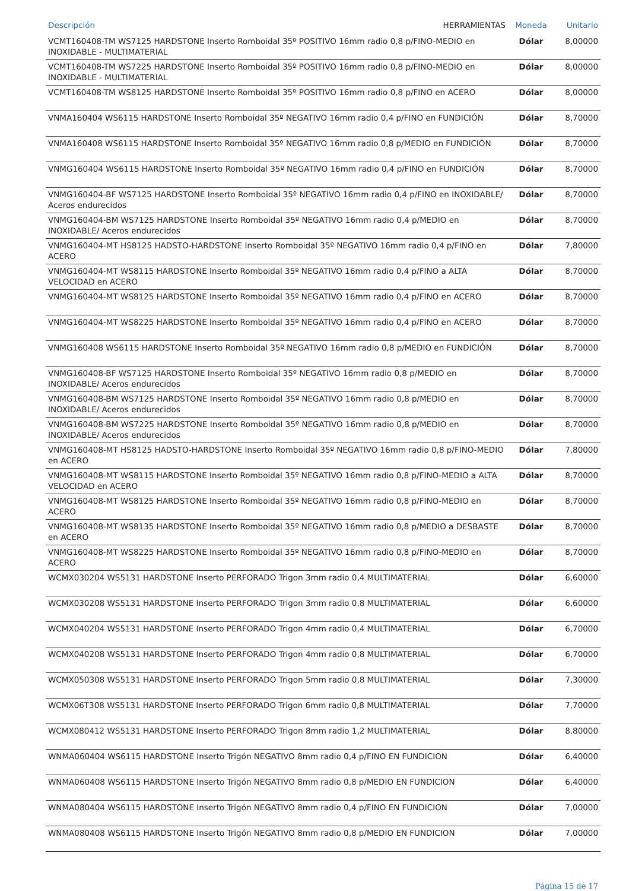| Descripción HERRAMIENTAS | Moneda | Unitario |
| --- | --- | --- |
| VCMT160408-TM WS7125 HARDSTONE Inserto Romboidal 35º POSITIVO 16mm radio 0,8 p/FINO-MEDIO en INOXIDABLE - MULTIMATERIAL | Dólar | 8,00000 |
| VCMT160408-TM WS7225 HARDSTONE Inserto Romboidal 35º POSITIVO 16mm radio 0,8 p/FINO-MEDIO en INOXIDABLE - MULTIMATERIAL | Dólar | 8,00000 |
| VCMT160408-TM WS8125 HARDSTONE Inserto Romboidal 35º POSITIVO 16mm radio 0,8 p/FINO en ACERO | Dólar | 8,00000 |
| VNMA160404 WS6115 HARDSTONE Inserto Romboidal 35º NEGATIVO 16mm radio 0,4 p/FINO en FUNDICIÓN | Dólar | 8,70000 |
| VNMA160408 WS6115 HARDSTONE Inserto Romboidal 35º NEGATIVO 16mm radio 0,8 p/MEDIO en FUNDICIÓN | Dólar | 8,70000 |
| VNMG160404 WS6115 HARDSTONE Inserto Romboidal 35º NEGATIVO 16mm radio 0,4 p/FINO en FUNDICIÓN | Dólar | 8,70000 |
| VNMG160404-BF WS7125 HARDSTONE Inserto Romboidal 35º NEGATIVO 16mm radio 0,4 p/FINO en INOXIDABLE/ Aceros endurecidos | Dólar | 8,70000 |
| VNMG160404-BM WS7125 HARDSTONE Inserto Romboidal 35º NEGATIVO 16mm radio 0,4 p/MEDIO en INOXIDABLE/ Aceros endurecidos | Dólar | 8,70000 |
| VNMG160404-MT HS8125 HADSTO-HARDSTONE Inserto Romboidal 35º NEGATIVO 16mm radio 0,4 p/FINO en ACERO | Dólar | 7,80000 |
| VNMG160404-MT WS8115 HARDSTONE Inserto Romboidal 35º NEGATIVO 16mm radio 0,4 p/FINO a ALTA VELOCIDAD en ACERO | Dólar | 8,70000 |
| VNMG160404-MT WS8125 HARDSTONE Inserto Romboidal 35º NEGATIVO 16mm radio 0,4 p/FINO en ACERO | Dólar | 8,70000 |
| VNMG160404-MT WS8225 HARDSTONE Inserto Romboidal 35º NEGATIVO 16mm radio 0,4 p/FINO en ACERO | Dólar | 8,70000 |
| VNMG160408 WS6115 HARDSTONE Inserto Romboidal 35º NEGATIVO 16mm radio 0,8 p/MEDIO en FUNDICIÓN | Dólar | 8,70000 |
| VNMG160408-BF WS7125 HARDSTONE Inserto Romboidal 35º NEGATIVO 16mm radio 0,8 p/MEDIO en INOXIDABLE/ Aceros endurecidos | Dólar | 8,70000 |
| VNMG160408-BM WS7125 HARDSTONE Inserto Romboidal 35º NEGATIVO 16mm radio 0,8 p/MEDIO en INOXIDABLE/ Aceros endurecidos | Dólar | 8,70000 |
| VNMG160408-BM WS7225 HARDSTONE Inserto Romboidal 35º NEGATIVO 16mm radio 0,8 p/MEDIO en INOXIDABLE/ Aceros endurecidos | Dólar | 8,70000 |
| VNMG160408-MT HS8125 HADSTO-HARDSTONE Inserto Romboidal 35º NEGATIVO 16mm radio 0,8 p/FINO-MEDIO en ACERO | Dólar | 7,80000 |
| VNMG160408-MT WS8115 HARDSTONE Inserto Romboidal 35º NEGATIVO 16mm radio 0,8 p/FINO-MEDIO a ALTA VELOCIDAD en ACERO | Dólar | 8,70000 |
| VNMG160408-MT WS8125 HARDSTONE Inserto Romboidal 35º NEGATIVO 16mm radio 0,8 p/FINO-MEDIO en ACERO | Dólar | 8,70000 |
| VNMG160408-MT WS8135 HARDSTONE Inserto Romboidal 35º NEGATIVO 16mm radio 0,8 p/MEDIO a DESBASTE en ACERO | Dólar | 8,70000 |
| VNMG160408-MT WS8225 HARDSTONE Inserto Romboidal 35º NEGATIVO 16mm radio 0,8 p/FINO-MEDIO en ACERO | Dólar | 8,70000 |
| WCMX030204 WS5131 HARDSTONE Inserto PERFORADO Trigon 3mm radio 0,4 MULTIMATERIAL | Dólar | 6,60000 |
| WCMX030208 WS5131 HARDSTONE Inserto PERFORADO Trigon 3mm radio 0,8 MULTIMATERIAL | Dólar | 6,60000 |
| WCMX040204 WS5131 HARDSTONE Inserto PERFORADO Trigon 4mm radio 0,4 MULTIMATERIAL | Dólar | 6,70000 |
| WCMX040208 WS5131 HARDSTONE Inserto PERFORADO Trigon 4mm radio 0,8 MULTIMATERIAL | Dólar | 6,70000 |
| WCMX050308 WS5131 HARDSTONE Inserto PERFORADO Trigon 5mm radio 0,8 MULTIMATERIAL | Dólar | 7,30000 |
| WCMX06T308 WS5131 HARDSTONE Inserto PERFORADO Trigon 6mm radio 0,8 MULTIMATERIAL | Dólar | 7,70000 |
| WCMX080412 WS5131 HARDSTONE Inserto PERFORADO Trigon 8mm radio 1,2 MULTIMATERIAL | Dólar | 8,80000 |
| WNMA060404 WS6115 HARDSTONE Inserto Trigón NEGATIVO 8mm radio 0,4 p/FINO EN FUNDICION | Dólar | 6,40000 |
| WNMA060408 WS6115 HARDSTONE Inserto Trigón NEGATIVO 8mm radio 0,8 p/MEDIO EN FUNDICION | Dólar | 6,40000 |
| WNMA080404 WS6115 HARDSTONE Inserto Trigón NEGATIVO 8mm radio 0,4 p/FINO EN FUNDICION | Dólar | 7,00000 |
| WNMA080408 WS6115 HARDSTONE Inserto Trigón NEGATIVO 8mm radio 0,8 p/MEDIO EN FUNDICION | Dólar | 7,00000 |
Página 15 de 17